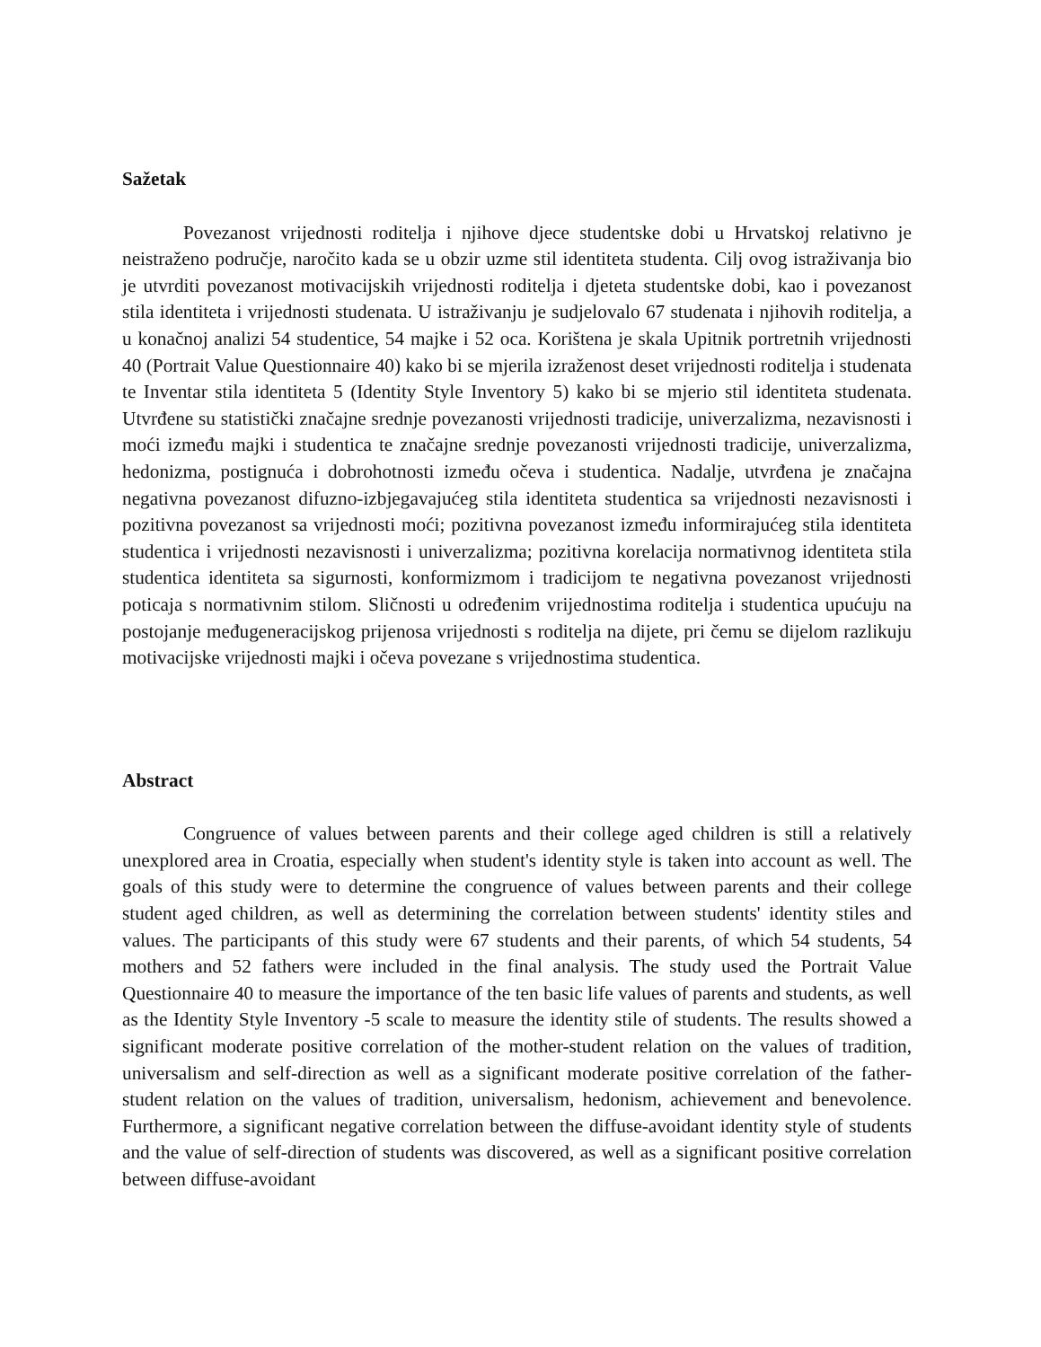Sažetak
Povezanost vrijednosti roditelja i njihove djece studentske dobi u Hrvatskoj relativno je neistraženo područje, naročito kada se u obzir uzme stil identiteta studenta. Cilj ovog istraživanja bio je utvrditi povezanost motivacijskih vrijednosti roditelja i djeteta studentske dobi, kao i povezanost stila identiteta i vrijednosti studenata. U istraživanju je sudjelovalo 67 studenata i njihovih roditelja, a u konačnoj analizi 54 studentice, 54 majke i 52 oca. Korištena je skala Upitnik portretnih vrijednosti 40 (Portrait Value Questionnaire 40) kako bi se mjerila izraženost deset vrijednosti roditelja i studenata te Inventar stila identiteta 5 (Identity Style Inventory 5) kako bi se mjerio stil identiteta studenata. Utvrđene su statistički značajne srednje povezanosti vrijednosti tradicije, univerzalizma, nezavisnosti i moći između majki i studentica te značajne srednje povezanosti vrijednosti tradicije, univerzalizma, hedonizma, postignuća i dobrohotnosti između očeva i studentica. Nadalje, utvrđena je značajna negativna povezanost difuzno-izbjegavajućeg stila identiteta studentica sa vrijednosti nezavisnosti i pozitivna povezanost sa vrijednosti moći; pozitivna povezanost između informirajućeg stila identiteta studentica i vrijednosti nezavisnosti i univerzalizma; pozitivna korelacija normativnog identiteta stila studentica identiteta sa sigurnosti, konformizmom i tradicijom te negativna povezanost vrijednosti poticaja s normativnim stilom. Sličnosti u određenim vrijednostima roditelja i studentica upućuju na postojanje međugeneracijskog prijenosa vrijednosti s roditelja na dijete, pri čemu se dijelom razlikuju motivacijske vrijednosti majki i očeva povezane s vrijednostima studentica.
Abstract
Congruence of values between parents and their college aged children is still a relatively unexplored area in Croatia, especially when student's identity style is taken into account as well. The goals of this study were to determine the congruence of values between parents and their college student aged children, as well as determining the correlation between students' identity stiles and values. The participants of this study were 67 students and their parents, of which 54 students, 54 mothers and 52 fathers were included in the final analysis. The study used the Portrait Value Questionnaire 40 to measure the importance of the ten basic life values of parents and students, as well as the Identity Style Inventory -5 scale to measure the identity stile of students. The results showed a significant moderate positive correlation of the mother-student relation on the values of tradition, universalism and self-direction as well as a significant moderate positive correlation of the father-student relation on the values of tradition, universalism, hedonism, achievement and benevolence. Furthermore, a significant negative correlation between the diffuse-avoidant identity style of students and the value of self-direction of students was discovered, as well as a significant positive correlation between diffuse-avoidant